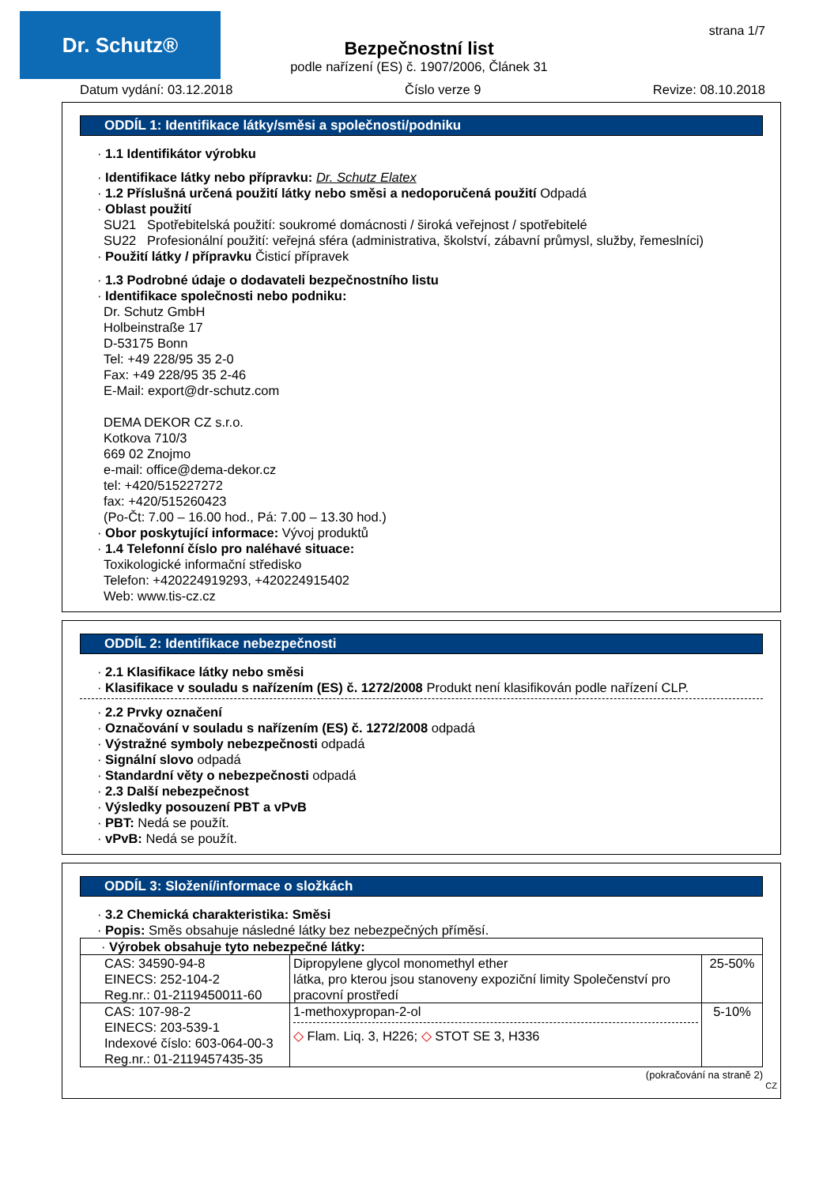Dr. Schutz®
strana 1/7
Bezpečnostní list
podle nařízení (ES) č. 1907/2006, Článek 31
Datum vydání: 03.12.2018 Číslo verze 9 Revize: 08.10.2018
ODDÍL 1: Identifikace látky/směsi a společnosti/podniku
· 1.1 Identifikátor výrobku
· Identifikace látky nebo přípravku: Dr. Schutz Elatex
· 1.2 Příslušná určená použití látky nebo směsi a nedoporučená použití Odpadá
· Oblast použití
SU21 Spotřebitelská použití: soukromé domácnosti / široká veřejnost / spotřebitelé
SU22 Profesionální použití: veřejná sféra (administrativa, školství, zábavní průmysl, služby, řemeslníci)
· Použití látky / přípravku Čisticí přípravek
· 1.3 Podrobné údaje o dodavateli bezpečnostního listu
· Identifikace společnosti nebo podniku:
Dr. Schutz GmbH
Holbeinstraße 17
D-53175 Bonn
Tel: +49 228/95 35 2-0
Fax: +49 228/95 35 2-46
E-Mail: export@dr-schutz.com
DEMA DEKOR CZ s.r.o.
Kotkova 710/3
669 02 Znojmo
e-mail: office@dema-dekor.cz
tel: +420/515227272
fax: +420/515260423
(Po-Čt: 7.00 – 16.00 hod., Pá: 7.00 – 13.30 hod.)
· Obor poskytující informace: Vývoj produktů
· 1.4 Telefonní číslo pro naléhavé situace:
Toxikologické informační středisko
Telefon: +420224919293, +420224915402
Web: www.tis-cz.cz
ODDÍL 2: Identifikace nebezpečnosti
· 2.1 Klasifikace látky nebo směsi
· Klasifikace v souladu s nařízením (ES) č. 1272/2008 Produkt není klasifikován podle nařízení CLP.
· 2.2 Prvky označení
· Označování v souladu s nařízením (ES) č. 1272/2008 odpadá
· Výstražné symboly nebezpečnosti odpadá
· Signální slovo odpadá
· Standardní věty o nebezpečnosti odpadá
· 2.3 Další nebezpečnost
· Výsledky posouzení PBT a vPvB
· PBT: Nedá se použít.
· vPvB: Nedá se použít.
ODDÍL 3: Složení/informace o složkách
· 3.2 Chemická charakteristika: Směsi
· Popis: Směs obsahuje následné látky bez nebezpečných příměsí.
| · Výrobek obsahuje tyto nebezpečné látky: | | |
| CAS: 34590-94-8 EINECS: 252-104-2 Reg.nr.: 01-2119450011-60 | Dipropylene glycol monomethyl ether látka, pro kterou jsou stanoveny expoziční limity Společenství pro pracovní prostředí | 25-50% |
| CAS: 107-98-2 EINECS: 203-539-1 Indexové číslo: 603-064-00-3 Reg.nr.: 01-2119457435-35 | 1-methoxypropan-2-ol ◇ Flam. Liq. 3, H226; ◇ STOT SE 3, H336 | 5-10% |
(pokračování na straně 2)
CZ